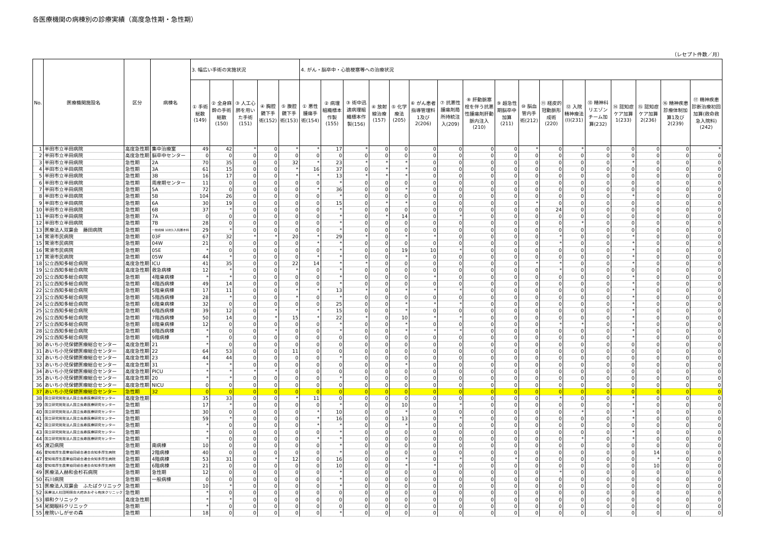各医療機関の病棟別の診療実績（高度急性期・急性期）
（レセプト件数／月）
| No. | 医療機関施設名 | 区分 | 病棟名 | 3. 幅広い手術の実施状況 | | | | | 4. がん・脳卒中・心筋梗塞等への治療状況 | | | | | | | | | | | | | | | | |
| --- | --- | --- | --- | --- | --- | --- | --- | --- | --- | --- | --- | --- | --- | --- | --- | --- | --- | --- | --- | --- | --- | --- | --- | --- | --- |
| | | | | ① 手術総数(149) | ② 全身麻酔の手術総数(150) | ③ 人工心肺を用いた手術(151) | ④ 胸腔鏡下手術(152) | ⑤ 腹腔鏡下手術(153) | ① 悪性腫瘍手術(154) | ② 病理組織標本作製(155) | ③ 術中迅速病理組織標本作製(156) | ④ 放射線治療(157) | ⑤ 化学療法(205) | ⑥ がん患者指導管理料1及び2(206) | ⑦ 抗悪性腫瘍剤局所持続注入(209) | ⑧ 肝動脈塞栓を伴う抗悪性腫瘍剤肝動脈内注入(210) | ⑨ 超急性期脳卒中加算(211) | ⑩ 脳血管内手術(212) | ⑪ 経皮的冠動脈形成術(220) | ⑫ 入院精神療法(Ⅰ)(231) | ⑬ 精神科リエゾンチーム加算(232) | ⑭ 認知症ケア加算1(233) | ⑮ 認知症ケア加算2(236) | ⑯ 精神疾患診療体制加算1及び2(239) | ⑰ 精神疾患診断治療初回加算(救命救急入院料)(242) |
| 1 | 半田市立半田病院 | 高度急性期 | 集中治療室 | 49 | 42 | * | 0 | * | * | 17 | * | 0 | 0 | 0 | 0 | 0 | 0 | * | 0 | * | 0 | 0 | 0 | 0 | * |
| 2 | 半田市立半田病院 | 高度急性期 | 脳卒中センター | 0 | 0 | 0 | 0 | 0 | 0 | 0 | 0 | 0 | 0 | 0 | 0 | 0 | 0 | 0 | 0 | 0 | 0 | 0 | 0 | 0 | 0 |
| 3 | 半田市立半田病院 | 急性期 | 2A | 70 | 35 | 0 | 0 | 32 | * | 23 | * | * | * | 0 | 0 | 0 | 0 | 0 | 0 | 0 | 0 | * | 0 | 0 | 0 |
| 4 | 半田市立半田病院 | 急性期 | 3A | 61 | 15 | 0 | 0 | * | 16 | 37 | 0 | * | * | 0 | 0 | 0 | 0 | 0 | 0 | 0 | 0 | 0 | 0 | 0 | 0 |
| 5 | 半田市立半田病院 | 急性期 | 3B | 16 | 17 | 0 | 0 | * | * | 13 | * | * | * | 0 | 0 | 0 | 0 | 0 | 0 | 0 | 0 | 0 | 0 | 0 | 0 |
| 6 | 半田市立半田病院 | 急性期 | 周産期センター | 11 | 0 | 0 | 0 | 0 | 0 | * | 0 | 0 | 0 | 0 | 0 | 0 | 0 | 0 | 0 | 0 | 0 | 0 | 0 | 0 | 0 |
| 7 | 半田市立半田病院 | 急性期 | 5A | 72 | 0 | 0 | 0 | 0 | * | 36 | 0 | 0 | * | 0 | 0 | 0 | 0 | 0 | 0 | 0 | 0 | 0 | 0 | 0 | 0 |
| 8 | 半田市立半田病院 | 急性期 | 5B | 104 | 26 | 0 | 0 | 0 | 0 | * | 0 | 0 | 0 | 0 | 0 | 0 | 0 | 0 | 0 | 0 | 0 | * | 0 | 0 | 0 |
| 9 | 半田市立半田病院 | 急性期 | 6A | 30 | 19 | 0 | 0 | 0 | 0 | 15 | 0 | * | * | 0 | 0 | 0 | 0 | * | 0 | 0 | 0 | 0 | 0 | 0 | 0 |
| 10 | 半田市立半田病院 | 急性期 | 6B | 37 | * | 0 | 0 | 0 | 0 | * | 0 | 0 | 0 | 0 | 0 | 0 | 0 | 0 | 24 | 0 | 0 | 0 | 0 | 0 | 0 |
| 11 | 半田市立半田病院 | 急性期 | 7A | 0 | 0 | 0 | 0 | 0 | 0 | * | 0 | * | 14 | 0 | * | 0 | 0 | 0 | 0 | 0 | 0 | 0 | 0 | 0 | 0 |
| 12 | 半田市立半田病院 | 急性期 | 7B | 28 | 0 | 0 | 0 | 0 | 0 | * | 0 | 0 | 0 | 0 | 0 | 0 | 0 | 0 | 0 | * | 0 | 0 | 0 | 0 | 0 |
| 13 | 医療法人双葉会 藤田病院 | 急性期 | 一般病棟 10対1入院基本料 | 29 | * | 0 | 0 | 0 | 0 | * | 0 | 0 | 0 | 0 | 0 | 0 | 0 | 0 | 0 | 0 | 0 | 0 | 0 | 0 | 0 |
| 14 | 常滑市民病院 | 急性期 | 03F | 67 | 32 | * | * | 20 | * | 29 | * | 0 | * | * | 0 | 0 | 0 | 0 | * | 0 | 0 | * | 0 | 0 | 0 |
| 15 | 常滑市民病院 | 急性期 | 04W | 21 | 0 | 0 | 0 | 0 | * | * | 0 | 0 | 0 | 0 | 0 | 0 | 0 | 0 | * | 0 | 0 | * | 0 | 0 | 0 |
| 16 | 常滑市民病院 | 急性期 | 05E | * | 0 | 0 | 0 | 0 | 0 | * | 0 | 0 | 19 | 10 | * | 0 | 0 | 0 | 0 | 0 | 0 | * | 0 | 0 | 0 |
| 17 | 常滑市民病院 | 急性期 | 05W | 44 | * | 0 | 0 | 0 | * | * | 0 | 0 | * | 0 | 0 | 0 | 0 | 0 | 0 | 0 | 0 | * | 0 | 0 | 0 |
| 18 | 公立西知多総合病院 | 高度急性期 | ICU | 41 | 35 | 0 | 0 | 22 | 14 | * | * | 0 | 0 | 0 | 0 | 0 | 0 | * | * | 0 | 0 | * | 0 | 0 | 0 |
| 19 | 公立西知多総合病院 | 高度急性期 | 救急病棟 | 12 | * | 0 | 0 | * | 0 | * | 0 | 0 | 0 | 0 | 0 | 0 | 0 | 0 | * | 0 | 0 | 0 | 0 | 0 | 0 |
| 20 | 公立西知多総合病院 | 急性期 | 4階東病棟 | * | * | 0 | 0 | 0 | 0 | * | 0 | 0 | 0 | * | 0 | 0 | 0 | 0 | 0 | 0 | 0 | * | 0 | 0 | 0 |
| 21 | 公立西知多総合病院 | 急性期 | 4階西病棟 | 49 | 14 | 0 | 0 | 0 | 0 | * | 0 | 0 | 0 | 0 | 0 | 0 | 0 | 0 | 0 | 0 | 0 | * | 0 | 0 | 0 |
| 22 | 公立西知多総合病院 | 急性期 | 5階東病棟 | 17 | 11 | 0 | 0 | * | * | 13 | * | 0 | * | * | * | 0 | 0 | 0 | 0 | 0 | 0 | * | 0 | 0 | 0 |
| 23 | 公立西知多総合病院 | 急性期 | 5階西病棟 | 28 | * | 0 | 0 | * | 0 | * | 0 | 0 | 0 | 0 | 0 | 0 | 0 | 0 | 0 | 0 | 0 | * | 0 | 0 | 0 |
| 24 | 公立西知多総合病院 | 急性期 | 6階東病棟 | 32 | 0 | 0 | 0 | 0 | 0 | 25 | 0 | 0 | * | * | * | 0 | 0 | 0 | 0 | 0 | 0 | * | 0 | 0 | 0 |
| 25 | 公立西知多総合病院 | 急性期 | 6階西病棟 | 39 | 12 | 0 | * | * | * | 15 | 0 | 0 | * | 0 | 0 | 0 | 0 | 0 | 0 | 0 | 0 | * | 0 | 0 | 0 |
| 26 | 公立西知多総合病院 | 急性期 | 7階西病棟 | 50 | 14 | 0 | * | 15 | * | 22 | * | 0 | 10 | * | * | 0 | 0 | 0 | 0 | 0 | 0 | * | 0 | 0 | 0 |
| 27 | 公立西知多総合病院 | 急性期 | 8階東病棟 | 12 | 0 | 0 | 0 | 0 | 0 | * | 0 | 0 | * | 0 | 0 | 0 | 0 | 0 | * | * | 0 | * | 0 | 0 | 0 |
| 28 | 公立西知多総合病院 | 急性期 | 8階西病棟 | * | 0 | 0 | * | 0 | 0 | * | 0 | 0 | * | * | * | 0 | 0 | 0 | 0 | 0 | 0 | * | 0 | 0 | 0 |
| 29 | 公立西知多総合病院 | 急性期 | 9階病棟 | * | 0 | 0 | 0 | 0 | 0 | 0 | 0 | 0 | 0 | 0 | 0 | 0 | 0 | 0 | 0 | 0 | 0 | * | 0 | 0 | 0 |
| 30 | あいち小児保健医療総合センター | 高度急性期 | 21 | * | 0 | 0 | 0 | 0 | 0 | 0 | 0 | 0 | 0 | 0 | 0 | 0 | 0 | 0 | 0 | 0 | 0 | 0 | 0 | 0 | 0 |
| 31 | あいち小児保健医療総合センター | 高度急性期 | 22 | 64 | 53 | 0 | 0 | 11 | 0 | 0 | 0 | 0 | 0 | 0 | 0 | 0 | 0 | 0 | 0 | 0 | 0 | 0 | 0 | 0 | 0 |
| 32 | あいち小児保健医療総合センター | 高度急性期 | 23 | 44 | 44 | 0 | 0 | 0 | 0 | * | 0 | 0 | 0 | 0 | 0 | 0 | 0 | 0 | 0 | 0 | 0 | 0 | 0 | 0 | 0 |
| 33 | あいち小児保健医療総合センター | 高度急性期 | 31 | * | * | 0 | 0 | 0 | 0 | 0 | 0 | 0 | * | 0 | 0 | 0 | 0 | 0 | 0 | 0 | 0 | 0 | 0 | 0 | 0 |
| 34 | あいち小児保健医療総合センター | 高度急性期 | PICU | * | * | * | * | 0 | 0 | 0 | 0 | 0 | 0 | 0 | 0 | 0 | 0 | 0 | 0 | 0 | 0 | 0 | 0 | 0 | 0 |
| 35 | あいち小児保健医療総合センター | 高度急性期 | 20 | * | * | 0 | 0 | 0 | 0 | * | 0 | 0 | 0 | 0 | 0 | 0 | 0 | 0 | 0 | 0 | 0 | 0 | 0 | 0 | 0 |
| 36 | あいち小児保健医療総合センター | 高度急性期 | NICU | 0 | 0 | 0 | 0 | 0 | 0 | 0 | 0 | 0 | 0 | 0 | 0 | 0 | 0 | 0 | 0 | 0 | 0 | 0 | 0 | 0 | 0 |
| 37 | あいち小児保健医療総合センター | 急性期 | 32 | 0 | 0 | 0 | 0 | 0 | 0 | 0 | 0 | 0 | 0 | 0 | 0 | 0 | 0 | 0 | 0 | 0 | 0 | 0 | 0 | 0 | 0 |
| 38 | 国立研究開発法人国立長寿医療研究センター | 高度急性期 | | 35 | 33 | 0 | 0 | * | 11 | 0 | 0 | 0 | 0 | 0 | 0 | 0 | 0 | 0 | * | 0 | 0 | * | 0 | 0 | 0 |
| 39 | 国立研究開発法人国立長寿医療研究センター | 急性期 | | 17 | * | 0 | 0 | 0 | 0 | * | 0 | 0 | 10 | 0 | * | 0 | 0 | 0 | 0 | 0 | 0 | * | 0 | 0 | 0 |
| 40 | 国立研究開発法人国立長寿医療研究センター | 急性期 | | 30 | 0 | 0 | 0 | 0 | * | 10 | 0 | 0 | * | 0 | 0 | 0 | 0 | 0 | 0 | * | 0 | * | 0 | 0 | 0 |
| 41 | 国立研究開発法人国立長寿医療研究センター | 急性期 | | 59 | * | 0 | 0 | 0 | * | 16 | 0 | 0 | 13 | 0 | * | 0 | 0 | 0 | 0 | 0 | 0 | * | 0 | 0 | 0 |
| 42 | 国立研究開発法人国立長寿医療研究センター | 急性期 | | * | 0 | 0 | 0 | 0 | * | * | 0 | 0 | * | 0 | 0 | 0 | 0 | 0 | 0 | 0 | 0 | 0 | 0 | 0 | 0 |
| 43 | 国立研究開発法人国立長寿医療研究センター | 急性期 | | * | 0 | 0 | 0 | 0 | 0 | * | 0 | 0 | 0 | 0 | 0 | 0 | 0 | 0 | 0 | 0 | 0 | * | 0 | 0 | 0 |
| 44 | 国立研究開発法人国立長寿医療研究センター | 急性期 | | * | 0 | 0 | 0 | 0 | * | * | 0 | 0 | 0 | 0 | 0 | 0 | 0 | 0 | 0 | * | 0 | * | 0 | 0 | 0 |
| 45 | 渡辺病院 | 急性期 | 南病棟 | 10 | 0 | 0 | 0 | 0 | 0 | * | 0 | 0 | 0 | 0 | 0 | 0 | 0 | 0 | 0 | 0 | 0 | 0 | 0 | 0 | 0 |
| 46 | 愛知県厚生農業協同組合連合会知多厚生病院 | 急性期 | 2階病棟 | 40 | 0 | 0 | 0 | 0 | 0 | * | 0 | 0 | 0 | 0 | 0 | 0 | 0 | 0 | 0 | 0 | 0 | 0 | 14 | 0 | 0 |
| 47 | 愛知県厚生農業協同組合連合会知多厚生病院 | 急性期 | 4階病棟 | 53 | 31 | 0 | * | 12 | 0 | 16 | 0 | 0 | * | 0 | * | 0 | * | 0 | 0 | 0 | 0 | 0 | * | 0 | 0 |
| 48 | 愛知県厚生農業協同組合連合会知多厚生病院 | 急性期 | 6階病棟 | 21 | 0 | 0 | 0 | 0 | 0 | 10 | 0 | 0 | * | * | 0 | 0 | 0 | 0 | 0 | 0 | 0 | 0 | 10 | 0 | 0 |
| 49 | 医療法人赫和会杉石病院 | 急性期 | 急性期 | 12 | 0 | 0 | 0 | 0 | 0 | * | 0 | 0 | 0 | 0 | 0 | 0 | 0 | 0 | * | 0 | 0 | 0 | 0 | 0 | 0 |
| 50 | 石川病院 | 急性期 | 一般病棟 | 0 | 0 | 0 | 0 | 0 | 0 | * | 0 | 0 | 0 | 0 | 0 | 0 | 0 | 0 | 0 | 0 | 0 | 0 | 0 | 0 | 0 |
| 51 | 医療法人双葉会 ふたばクリニック | 急性期 | | 10 | * | 0 | 0 | 0 | 0 | * | 0 | 0 | 0 | 0 | 0 | 0 | 0 | 0 | 0 | 0 | 0 | 0 | 0 | 0 | 0 |
| 52 | 医療法人社団明照会大府あおぞら有床クリニック | 急性期 | | * | 0 | 0 | 0 | 0 | 0 | 0 | 0 | 0 | 0 | 0 | 0 | 0 | 0 | 0 | 0 | 0 | 0 | 0 | 0 | 0 | 0 |
| 53 | 順和クリニック | 高度急性期 | | * | * | 0 | 0 | 0 | 0 | 0 | 0 | 0 | 0 | 0 | 0 | 0 | 0 | 0 | 0 | 0 | 0 | 0 | 0 | 0 | 0 |
| 54 | 尾関眼科クリニック | 急性期 | | * | 0 | 0 | 0 | 0 | 0 | 0 | 0 | 0 | 0 | 0 | 0 | 0 | 0 | 0 | 0 | 0 | 0 | 0 | 0 | 0 | 0 |
| 55 | 産院いしがせの森 | 急性期 | | 18 | 0 | 0 | 0 | 0 | 0 | * | 0 | 0 | 0 | 0 | 0 | 0 | 0 | 0 | 0 | 0 | 0 | 0 | 0 | 0 | 0 |